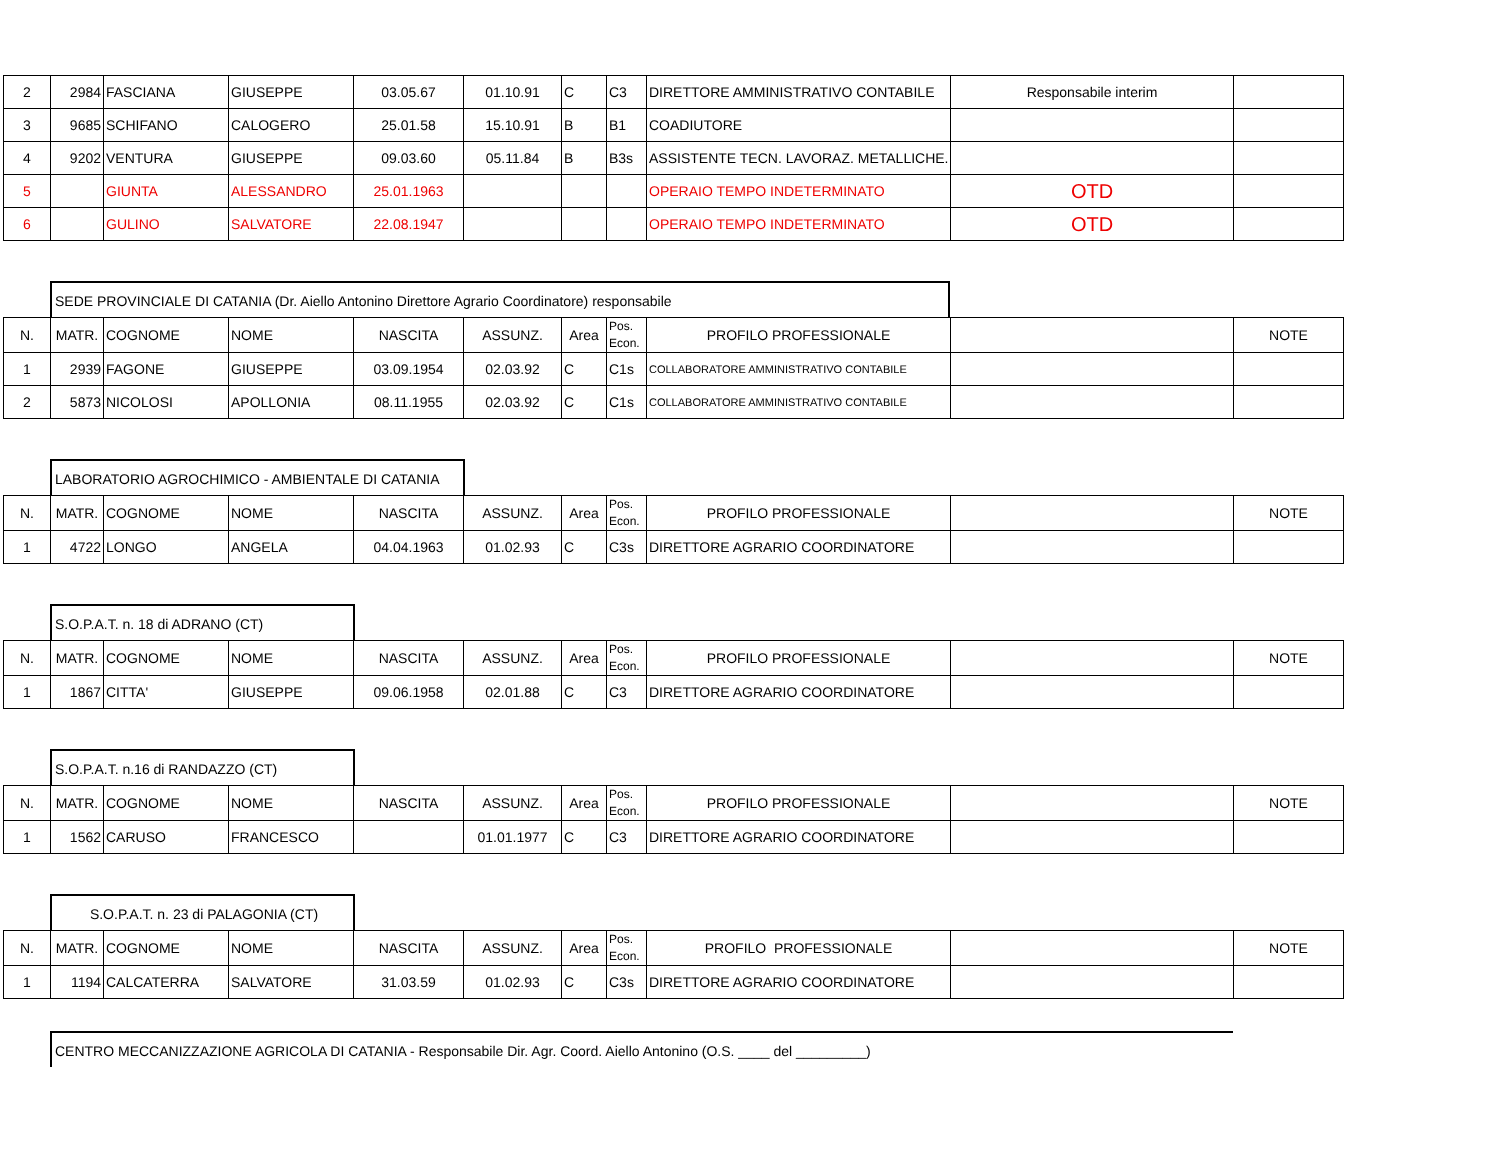| 2 | 2984 | FASCIANA | GIUSEPPE | 03.05.67 | 01.10.91 | C | C3 | DIRETTORE AMMINISTRATIVO CONTABILE | Responsabile interim | |
| 3 | 9685 | SCHIFANO | CALOGERO | 25.01.58 | 15.10.91 | B | B1 | COADIUTORE | | |
| 4 | 9202 | VENTURA | GIUSEPPE | 09.03.60 | 05.11.84 | B | B3s | ASSISTENTE TECN. LAVORAZ. METALLICHE. | | |
| 5 | | GIUNTA | ALESSANDRO | 25.01.1963 | | | | OPERAIO TEMPO INDETERMINATO | OTD | |
| 6 | | GULINO | SALVATORE | 22.08.1947 | | | | OPERAIO TEMPO INDETERMINATO | OTD | |
SEDE PROVINCIALE DI CATANIA (Dr. Aiello Antonino Direttore Agrario Coordinatore) responsabile
| N. | MATR. | COGNOME | NOME | NASCITA | ASSUNZ. | Area | Pos. Econ. | PROFILO PROFESSIONALE | | NOTE |
| --- | --- | --- | --- | --- | --- | --- | --- | --- | --- | --- |
| 1 | 2939 | FAGONE | GIUSEPPE | 03.09.1954 | 02.03.92 | C | C1s | COLLABORATORE AMMINISTRATIVO CONTABILE | | |
| 2 | 5873 | NICOLOSI | APOLLONIA | 08.11.1955 | 02.03.92 | C | C1s | COLLABORATORE AMMINISTRATIVO CONTABILE | | |
LABORATORIO AGROCHIMICO - AMBIENTALE DI CATANIA
| N. | MATR. | COGNOME | NOME | NASCITA | ASSUNZ. | Area | Pos. Econ. | PROFILO PROFESSIONALE | | NOTE |
| --- | --- | --- | --- | --- | --- | --- | --- | --- | --- | --- |
| 1 | 4722 | LONGO | ANGELA | 04.04.1963 | 01.02.93 | C | C3s | DIRETTORE AGRARIO COORDINATORE | | |
S.O.P.A.T. n. 18 di ADRANO (CT)
| N. | MATR. | COGNOME | NOME | NASCITA | ASSUNZ. | Area | Pos. Econ. | PROFILO PROFESSIONALE | | NOTE |
| --- | --- | --- | --- | --- | --- | --- | --- | --- | --- | --- |
| 1 | 1867 | CITTA' | GIUSEPPE | 09.06.1958 | 02.01.88 | C | C3 | DIRETTORE AGRARIO COORDINATORE | | |
S.O.P.A.T. n.16 di RANDAZZO (CT)
| N. | MATR. | COGNOME | NOME | NASCITA | ASSUNZ. | Area | Pos. Econ. | PROFILO PROFESSIONALE | | NOTE |
| --- | --- | --- | --- | --- | --- | --- | --- | --- | --- | --- |
| 1 | 1562 | CARUSO | FRANCESCO | | 01.01.1977 | C | C3 | DIRETTORE AGRARIO COORDINATORE | | |
S.O.P.A.T. n. 23 di PALAGONIA (CT)
| N. | MATR. | COGNOME | NOME | NASCITA | ASSUNZ. | Area | Pos. Econ. | PROFILO PROFESSIONALE | | NOTE |
| --- | --- | --- | --- | --- | --- | --- | --- | --- | --- | --- |
| 1 | 1194 | CALCATERRA | SALVATORE | 31.03.59 | 01.02.93 | C | C3s | DIRETTORE AGRARIO COORDINATORE | | |
CENTRO MECCANIZZAZIONE AGRICOLA DI CATANIA - Responsabile Dir. Agr. Coord. Aiello Antonino (O.S. ____ del _________)